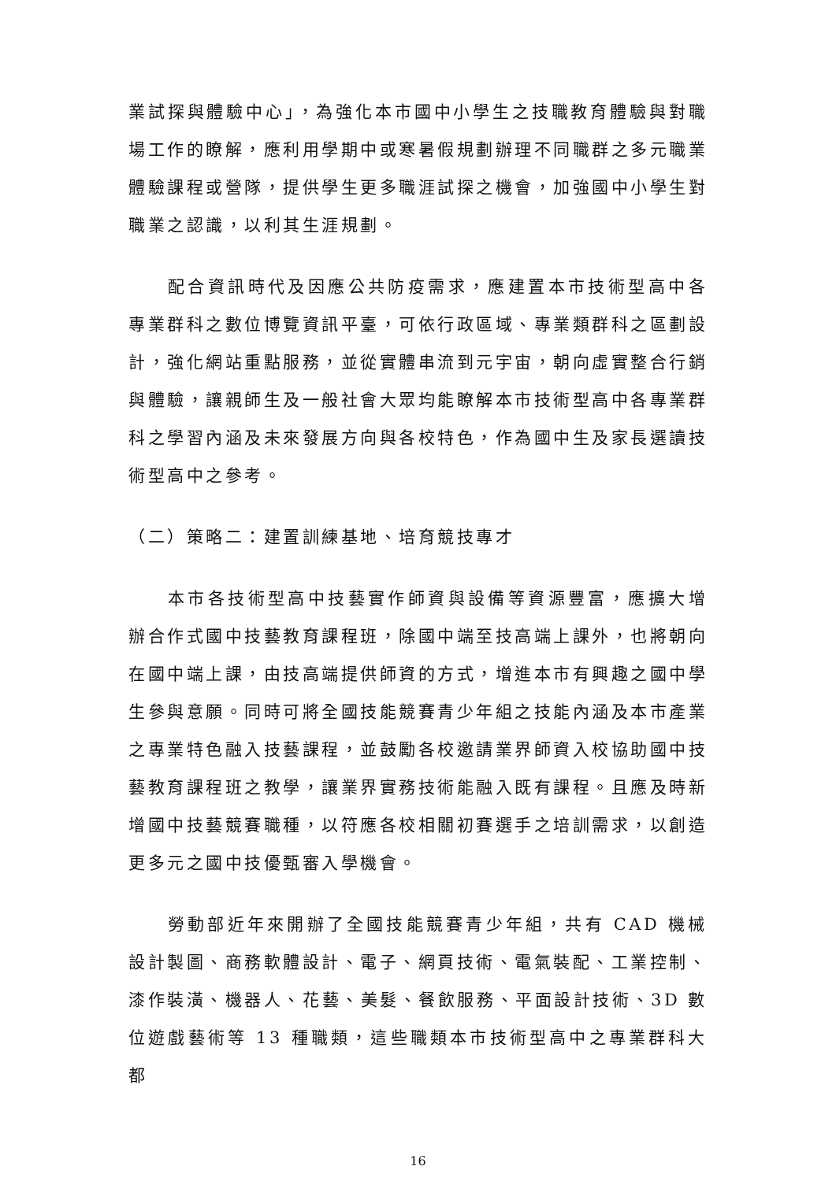業試探與體驗中心」，為強化本市國中小學生之技職教育體驗與對職場工作的瞭解，應利用學期中或寒暑假規劃辦理不同職群之多元職業體驗課程或營隊，提供學生更多職涯試探之機會，加強國中小學生對職業之認識，以利其生涯規劃。
配合資訊時代及因應公共防疫需求，應建置本市技術型高中各專業群科之數位博覽資訊平臺，可依行政區域、專業類群科之區劃設計，強化網站重點服務，並從實體串流到元宇宙，朝向虛實整合行銷與體驗，讓親師生及一般社會大眾均能瞭解本市技術型高中各專業群科之學習內涵及未來發展方向與各校特色，作為國中生及家長選讀技術型高中之參考。
（二）策略二：建置訓練基地、培育競技專才
本市各技術型高中技藝實作師資與設備等資源豐富，應擴大增辦合作式國中技藝教育課程班，除國中端至技高端上課外，也將朝向在國中端上課，由技高端提供師資的方式，增進本市有興趣之國中學生參與意願。同時可將全國技能競賽青少年組之技能內涵及本市產業之專業特色融入技藝課程，並鼓勵各校邀請業界師資入校協助國中技藝教育課程班之教學，讓業界實務技術能融入既有課程。且應及時新增國中技藝競賽職種，以符應各校相關初賽選手之培訓需求，以創造更多元之國中技優甄審入學機會。
勞動部近年來開辦了全國技能競賽青少年組，共有 CAD 機械設計製圖、商務軟體設計、電子、網頁技術、電氣裝配、工業控制、漆作裝潢、機器人、花藝、美髮、餐飲服務、平面設計技術、3D 數位遊戲藝術等 13 種職類，這些職類本市技術型高中之專業群科大都
16